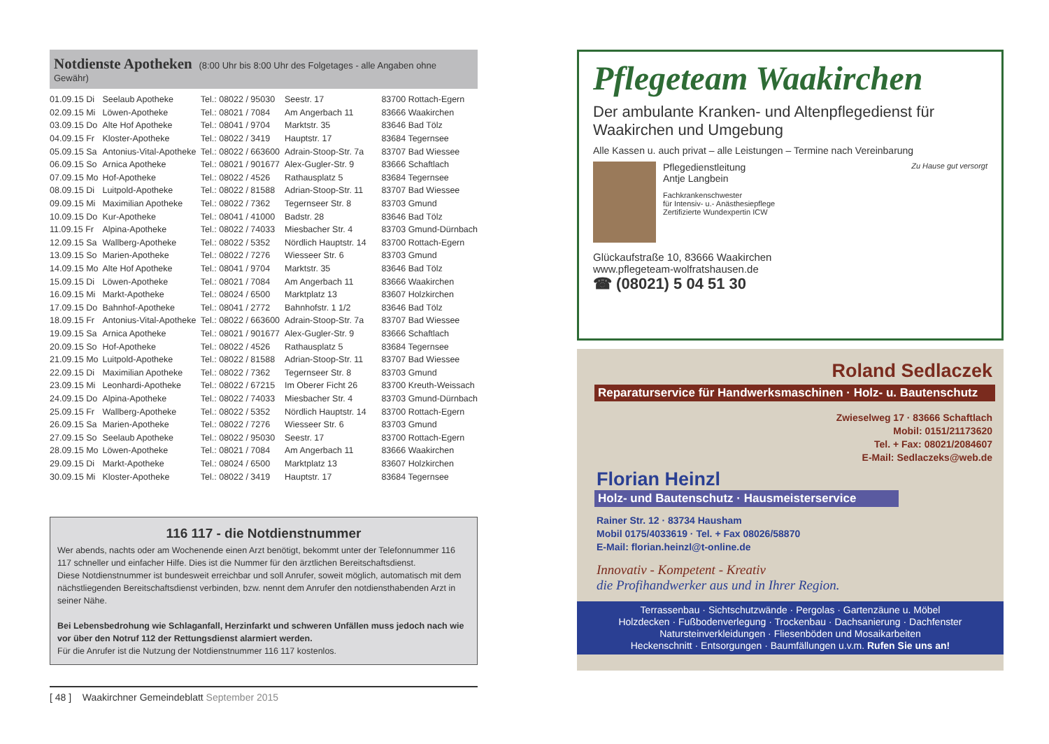Notdienste Apotheken (8:00 Uhr bis 8:00 Uhr des Folgetages - alle Angaben ohne Gewähr)
| 01.09.15 Di | Seelaub Apotheke | Tel.: 08022 / 95030 | Seestr. 17 | 83700 Rottach-Egern |
| 02.09.15 Mi | Löwen-Apotheke | Tel.: 08021 / 7084 | Am Angerbach 11 | 83666 Waakirchen |
| 03.09.15 Do | Alte Hof Apotheke | Tel.: 08041 / 9704 | Marktstr. 35 | 83646 Bad Tölz |
| 04.09.15 Fr | Kloster-Apotheke | Tel.: 08022 / 3419 | Hauptstr. 17 | 83684 Tegernsee |
| 05.09.15 Sa | Antonius-Vital-Apotheke | Tel.: 08022 / 663600 | Adrain-Stoop-Str. 7a | 83707 Bad Wiessee |
| 06.09.15 So | Arnica Apotheke | Tel.: 08021 / 901677 | Alex-Gugler-Str. 9 | 83666 Schaftlach |
| 07.09.15 Mo | Hof-Apotheke | Tel.: 08022 / 4526 | Rathausplatz 5 | 83684 Tegernsee |
| 08.09.15 Di | Luitpold-Apotheke | Tel.: 08022 / 81588 | Adrian-Stoop-Str. 11 | 83707 Bad Wiessee |
| 09.09.15 Mi | Maximilian Apotheke | Tel.: 08022 / 7362 | Tegernseer Str. 8 | 83703 Gmund |
| 10.09.15 Do | Kur-Apotheke | Tel.: 08041 / 41000 | Badstr. 28 | 83646 Bad Tölz |
| 11.09.15 Fr | Alpina-Apotheke | Tel.: 08022 / 74033 | Miesbacher Str. 4 | 83703 Gmund-Dürnbach |
| 12.09.15 Sa | Wallberg-Apotheke | Tel.: 08022 / 5352 | Nördlich Hauptstr. 14 | 83700 Rottach-Egern |
| 13.09.15 So | Marien-Apotheke | Tel.: 08022 / 7276 | Wiesseer Str. 6 | 83703 Gmund |
| 14.09.15 Mo | Alte Hof Apotheke | Tel.: 08041 / 9704 | Marktstr. 35 | 83646 Bad Tölz |
| 15.09.15 Di | Löwen-Apotheke | Tel.: 08021 / 7084 | Am Angerbach 11 | 83666 Waakirchen |
| 16.09.15 Mi | Markt-Apotheke | Tel.: 08024 / 6500 | Marktplatz 13 | 83607 Holzkirchen |
| 17.09.15 Do | Bahnhof-Apotheke | Tel.: 08041 / 2772 | Bahnhofstr. 1 1/2 | 83646 Bad Tölz |
| 18.09.15 Fr | Antonius-Vital-Apotheke | Tel.: 08022 / 663600 | Adrain-Stoop-Str. 7a | 83707 Bad Wiessee |
| 19.09.15 Sa | Arnica Apotheke | Tel.: 08021 / 901677 | Alex-Gugler-Str. 9 | 83666 Schaftlach |
| 20.09.15 So | Hof-Apotheke | Tel.: 08022 / 4526 | Rathausplatz 5 | 83684 Tegernsee |
| 21.09.15 Mo | Luitpold-Apotheke | Tel.: 08022 / 81588 | Adrian-Stoop-Str. 11 | 83707 Bad Wiessee |
| 22.09.15 Di | Maximilian Apotheke | Tel.: 08022 / 7362 | Tegernseer Str. 8 | 83703 Gmund |
| 23.09.15 Mi | Leonhardi-Apotheke | Tel.: 08022 / 67215 | Im Oberer Ficht 26 | 83700 Kreuth-Weissach |
| 24.09.15 Do | Alpina-Apotheke | Tel.: 08022 / 74033 | Miesbacher Str. 4 | 83703 Gmund-Dürnbach |
| 25.09.15 Fr | Wallberg-Apotheke | Tel.: 08022 / 5352 | Nördlich Hauptstr. 14 | 83700 Rottach-Egern |
| 26.09.15 Sa | Marien-Apotheke | Tel.: 08022 / 7276 | Wiesseer Str. 6 | 83703 Gmund |
| 27.09.15 So | Seelaub Apotheke | Tel.: 08022 / 95030 | Seestr. 17 | 83700 Rottach-Egern |
| 28.09.15 Mo | Löwen-Apotheke | Tel.: 08021 / 7084 | Am Angerbach 11 | 83666 Waakirchen |
| 29.09.15 Di | Markt-Apotheke | Tel.: 08024 / 6500 | Marktplatz 13 | 83607 Holzkirchen |
| 30.09.15 Mi | Kloster-Apotheke | Tel.: 08022 / 3419 | Hauptstr. 17 | 83684 Tegernsee |
116 117 - die Notdienstnummer
Wer abends, nachts oder am Wochenende einen Arzt benötigt, bekommt unter der Telefonnummer 116 117 schneller und einfacher Hilfe. Dies ist die Nummer für den ärztlichen Bereitschaftsdienst.
Diese Notdienstnummer ist bundesweit erreichbar und soll Anrufer, soweit möglich, automatisch mit dem nächstliegenden Bereitschaftsdienst verbinden, bzw. nennt dem Anrufer den notdiensthabenden Arzt in seiner Nähe.
Bei Lebensbedrohung wie Schlaganfall, Herzinfarkt und schweren Unfällen muss jedoch nach wie vor über den Notruf 112 der Rettungsdienst alarmiert werden.
Für die Anrufer ist die Nutzung der Notdienstnummer 116 117 kostenlos.
[ 48 ] Waakirchner Gemeindeblatt September 2015
Pflegeteam Waakirchen
Der ambulante Kranken- und Altenpflegedienst für Waakirchen und Umgebung
Alle Kassen u. auch privat – alle Leistungen – Termine nach Vereinbarung
Pflegedienstleitung
Antje Langbein
Fachkrankenschwester
für Intensiv- u.- Anästhesiepflege
Zertifizierte Wundexpertin ICW
Zu Hause gut versorgt
Glückaufstraße 10, 83666 Waakirchen
www.pflegeteam-wolfratshausen.de
☎ (08021) 5 04 51 30
Roland Sedlaczek
Reparaturservice für Handwerksmaschinen · Holz- u. Bautenschutz
Zwieselweg 17 · 83666 Schaftlach
Mobil: 0151/21173620
Tel. + Fax: 08021/2084607
E-Mail: Sedlaczeks@web.de
Florian Heinzl
Holz- und Bautenschutz · Hausmeisterservice
Rainer Str. 12 · 83734 Hausham
Mobil 0175/4033619 · Tel. + Fax 08026/58870
E-Mail: florian.heinzl@t-online.de
Innovativ - Kompetent - Kreativ
die Profihandwerker aus und in Ihrer Region.
Terrassenbau · Sichtschutzwände · Pergolas · Gartenzäune u. Möbel
Holzdecken · Fußbodenverlegung · Trockenbau · Dachsanierung · Dachfenster
Natursteinverkleidungen · Fliesenböden und Mosaikarbeiten
Heckenschnitt · Entsorgungen · Baumfällungen u.v.m. Rufen Sie uns an!